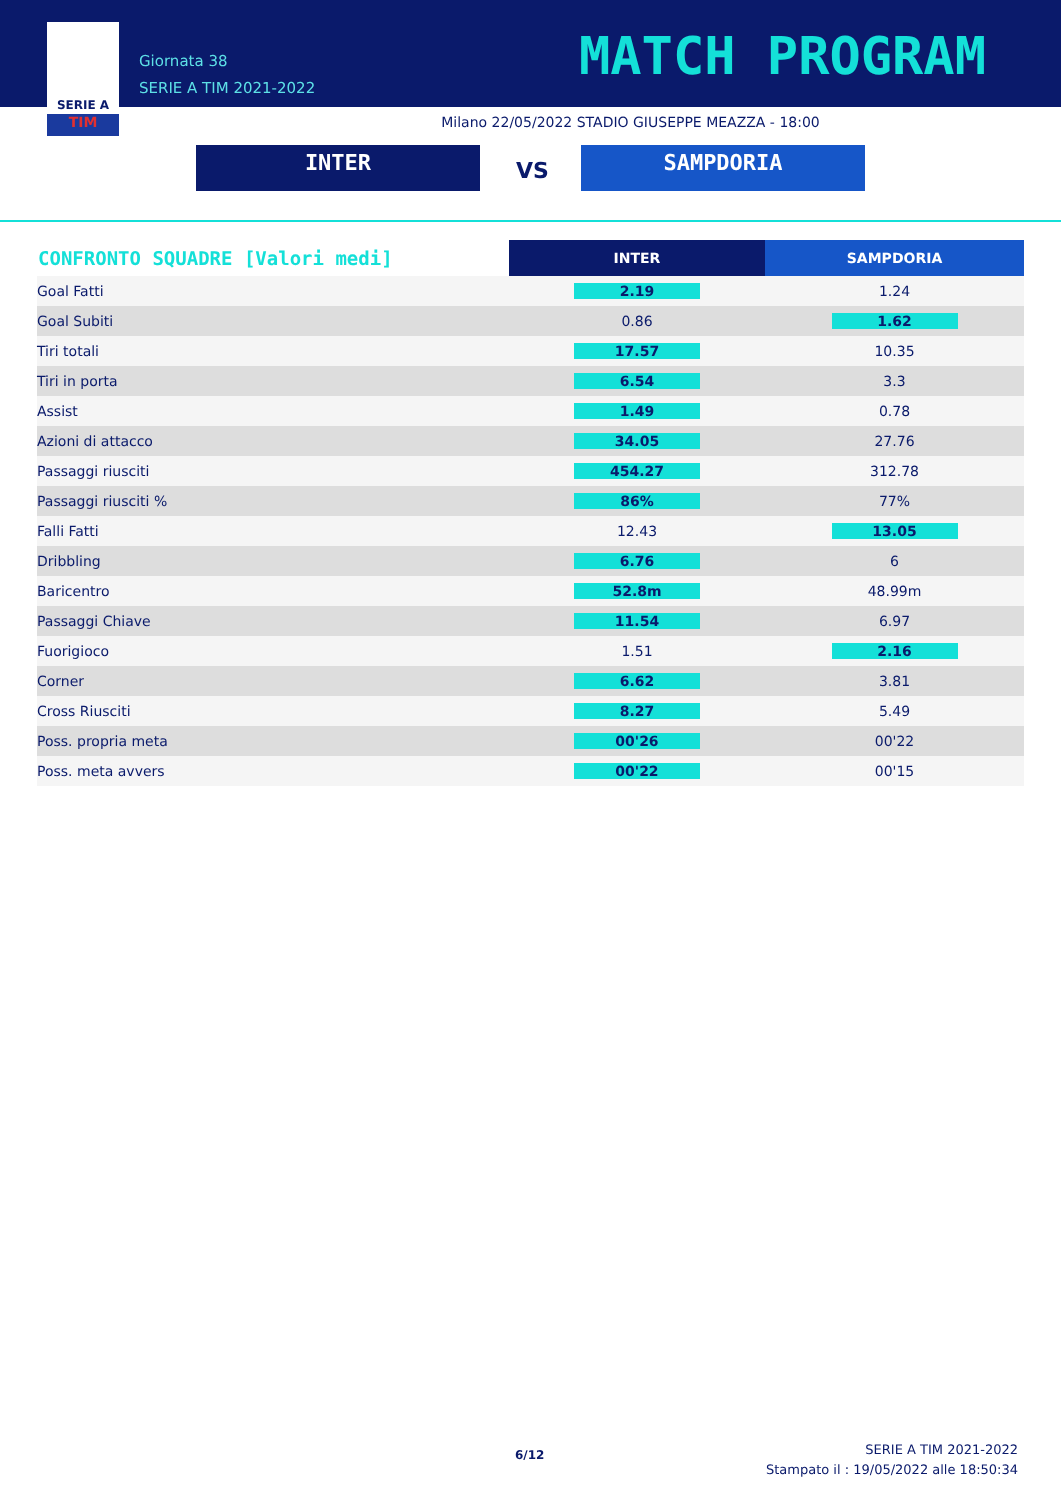SERIE A
TIM
Giornata 38
SERIE A TIM 2021-2022
MATCH PROGRAM
Milano 22/05/2022 STADIO GIUSEPPE MEAZZA - 18:00
INTER VS SAMPDORIA
| CONFRONTO SQUADRE [Valori medi] | INTER | SAMPDORIA |
| --- | --- | --- |
| Goal Fatti | 2.19 | 1.24 |
| Goal Subiti | 0.86 | 1.62 |
| Tiri totali | 17.57 | 10.35 |
| Tiri in porta | 6.54 | 3.3 |
| Assist | 1.49 | 0.78 |
| Azioni di attacco | 34.05 | 27.76 |
| Passaggi riusciti | 454.27 | 312.78 |
| Passaggi riusciti % | 86% | 77% |
| Falli Fatti | 12.43 | 13.05 |
| Dribbling | 6.76 | 6 |
| Baricentro | 52.8m | 48.99m |
| Passaggi Chiave | 11.54 | 6.97 |
| Fuorigioco | 1.51 | 2.16 |
| Corner | 6.62 | 3.81 |
| Cross Riusciti | 8.27 | 5.49 |
| Poss. propria meta | 00'26 | 00'22 |
| Poss. meta avvers | 00'22 | 00'15 |
6/12
SERIE A TIM 2021-2022
Stampato il : 19/05/2022 alle 18:50:34